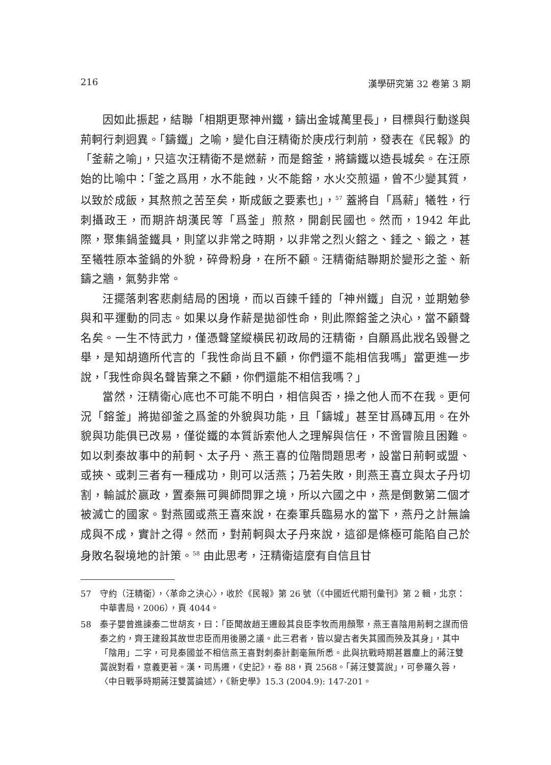216 漢學研究第 32 卷第 3 期
因如此振起，結聯「相期更聚神州鐵，鑄出金城萬里長」，目標與行動遂與荊軻行刺迥異。「鑄鐵」之喻，變化自汪精衛於庚戌行刺前，發表在《民報》的「釜薪之喻」，只這次汪精衛不是燃薪，而是鎔釜，將鑄鐵以造長城矣。在汪原始的比喻中：「釜之爲用，水不能蝕，火不能鎔，水火交煎逼，曾不少變其質，以致於成飯，其熬煎之苦至矣，斯成飯之要素也」，<sup>57</sup> 蓋將自「爲薪」犧牲，行刺攝政王，而期許胡漢民等「爲釜」煎熬，開創民國也。然而，1942 年此際，聚集鍋釜鐵具，則望以非常之時期，以非常之烈火鎔之、錘之、鍛之，甚至犧牲原本釜鍋的外貌，碎骨粉身，在所不顧。汪精衛結聯期於變形之釜、新鑄之牆，氣勢非常。
汪擺落刺客悲劇結局的困境，而以百鍊千錘的「神州鐵」自況，並期勉參與和平運動的同志。如果以身作薪是拋卻性命，則此際鎔釜之決心，當不顧聲名矣。一生不恃武力，僅憑聲望縱橫民初政局的汪精衛，自願爲此戕名毀譽之舉，是知胡適所代言的「我性命尚且不顧，你們還不能相信我嗎」當更進一步說，「我性命與名聲皆棄之不顧，你們還能不相信我嗎？」
當然，汪精衛心底也不可能不明白，相信與否，操之他人而不在我。更何況「鎔釜」將拋卻釜之爲釜的外貌與功能，且「鑄城」甚至甘爲磚瓦用。在外貌與功能俱已改易，僅從鐵的本質訴索他人之理解與信任，不啻冒險且困難。如以刺秦故事中的荊軻、太子丹、燕王喜的位階問題思考，設當日荊軻或盟、或挾、或刺三者有一種成功，則可以活燕；乃若失敗，則燕王喜立與太子丹切割，輸誠於嬴政，置秦無可興師問罪之境，所以六國之中，燕是倒數第二個才被滅亡的國家。對燕國或燕王喜來說，在秦軍兵臨易水的當下，燕丹之計無論成與不成，實計之得。然而，對荊軻與太子丹來說，這卻是條極可能陷自己於身敗名裂境地的計策。<sup>58</sup> 由此思考，汪精衛這麼有自信且甘
57 守約（汪精衛），〈革命之決心〉，收於《民報》第 26 號（《中國近代期刊彙刊》第 2 輯，北京：中華書局，2006），頁 4044。
58 秦子嬰曾進諫秦二世胡亥，曰：「臣聞故趙王遷殺其良臣李牧而用顏聚，燕王喜陰用荊軻之謀而倍秦之約，齊王建殺其故世忠臣而用後勝之議。此三君者，皆以變古者失其國而殃及其身」，其中「陰用」二字，可見秦國並不相信燕王喜對刺秦計劃毫無所悉。此與抗戰時期甚囂塵上的蔣汪雙簧說對看，意義更著。漢・司馬遷，《史記》，卷 88，頁 2568。「蔣汪雙簧說」，可參羅久蓉，〈中日戰爭時期蔣汪雙簧論述〉，《新史學》15.3 (2004.9): 147-201。